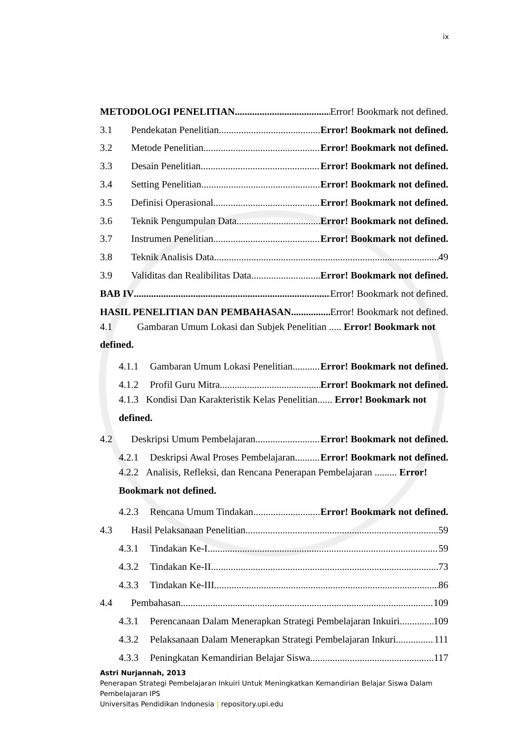ix
METODOLOGI PENELITIAN Error! Bookmark not defined.
3.1 Pendekatan Penelitian Error! Bookmark not defined.
3.2 Metode Penelitian Error! Bookmark not defined.
3.3 Desain Penelitian Error! Bookmark not defined.
3.4 Setting Penelitian Error! Bookmark not defined.
3.5 Definisi Operasional Error! Bookmark not defined.
3.6 Teknik Pengumpulan Data Error! Bookmark not defined.
3.7 Instrumen Penelitian Error! Bookmark not defined.
3.8 Teknik Analisis Data 49
3.9 Validitas dan Realibilitas Data Error! Bookmark not defined.
BAB IV Error! Bookmark not defined.
HASIL PENELITIAN DAN PEMBAHASAN Error! Bookmark not defined.
4.1 Gambaran Umum Lokasi dan Subjek Penelitian ..... Error! Bookmark not defined.
4.1.1 Gambaran Umum Lokasi Penelitian Error! Bookmark not defined.
4.1.2 Profil Guru Mitra Error! Bookmark not defined.
4.1.3 Kondisi Dan Karakteristik Kelas Penelitian...... Error! Bookmark not defined.
4.2 Deskripsi Umum Pembelajaran Error! Bookmark not defined.
4.2.1 Deskripsi Awal Proses Pembelajaran Error! Bookmark not defined.
4.2.2 Analisis, Refleksi, dan Rencana Penerapan Pembelajaran ......... Error! Bookmark not defined.
4.2.3 Rencana Umum Tindakan Error! Bookmark not defined.
4.3 Hasil Pelaksanaan Penelitian 59
4.3.1 Tindakan Ke-I 59
4.3.2 Tindakan Ke-II 73
4.3.3 Tindakan Ke-III 86
4.4 Pembahasan 109
4.3.1 Perencanaan Dalam Menerapkan Strategi Pembelajaran Inkuiri 109
4.3.2 Pelaksanaan Dalam Menerapkan Strategi Pembelajaran Inkuri 111
4.3.3 Peningkatan Kemandirian Belajar Siswa 117
Astri Nurjannah, 2013
Penerapan Strategi Pembelajaran Inkuiri Untuk Meningkatkan Kemandirian Belajar Siswa Dalam Pembelajaran IPS
Universitas Pendidikan Indonesia | repository.upi.edu